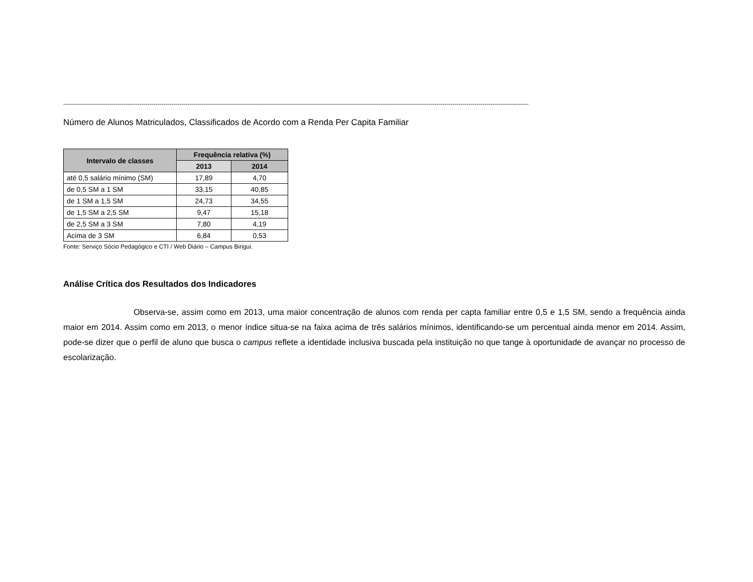----------------------------------------------------------------------------------------------------------------------------------------------------------------------------------------------------------------------------------------
Número de Alunos Matriculados, Classificados de Acordo com a Renda Per Capita Familiar
| Intervalo de classes | Frequência relativa (%) | |
| --- | --- | --- |
| | 2013 | 2014 |
| até 0,5 salário mínimo (SM) | 17,89 | 4,70 |
| de 0,5 SM a 1 SM | 33,15 | 40,85 |
| de 1 SM a 1,5 SM | 24,73 | 34,55 |
| de 1,5 SM a 2,5 SM | 9,47 | 15,18 |
| de 2,5 SM a 3 SM | 7,80 | 4,19 |
| Acima de 3 SM | 6,84 | 0,53 |
Fonte: Serviço Sócio Pedagógico e CTI / Web Diário – Campus Birigui.
Análise Crítica dos Resultados dos Indicadores
Observa-se, assim como em 2013, uma maior concentração de alunos com renda per capta familiar entre 0,5 e 1,5 SM, sendo a frequência ainda maior em 2014. Assim como em 2013, o menor índice situa-se na faixa acima de três salários mínimos, identificando-se um percentual ainda menor em 2014. Assim, pode-se dizer que o perfil de aluno que busca o campus reflete a identidade inclusiva buscada pela instituição no que tange à oportunidade de avançar no processo de escolarização.